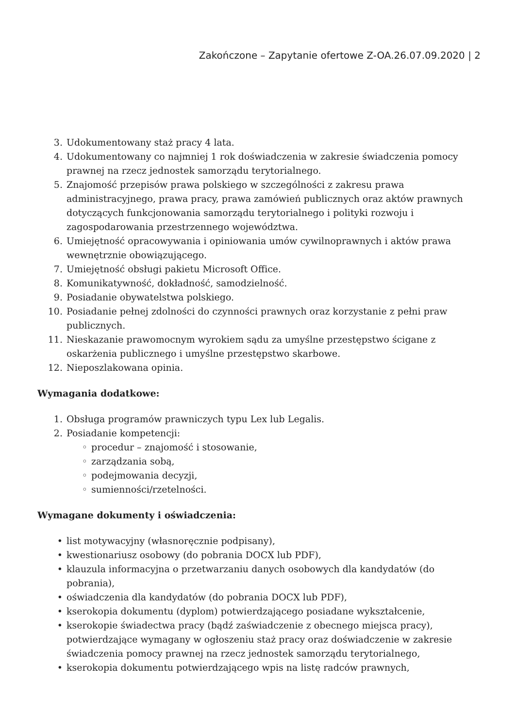Zakończone – Zapytanie ofertowe Z-OA.26.07.09.2020 | 2
3. Udokumentowany staż pracy 4 lata.
4. Udokumentowany co najmniej 1 rok doświadczenia w zakresie świadczenia pomocy prawnej na rzecz jednostek samorządu terytorialnego.
5. Znajomość przepisów prawa polskiego w szczególności z zakresu prawa administracyjnego, prawa pracy, prawa zamówień publicznych oraz aktów prawnych dotyczących funkcjonowania samorządu terytorialnego i polityki rozwoju i zagospodarowania przestrzennego województwa.
6. Umiejętność opracowywania i opiniowania umów cywilnoprawnych i aktów prawa wewnętrznie obowiązującego.
7. Umiejętność obsługi pakietu Microsoft Office.
8. Komunikatywność, dokładność, samodzielność.
9. Posiadanie obywatelstwa polskiego.
10. Posiadanie pełnej zdolności do czynności prawnych oraz korzystanie z pełni praw publicznych.
11. Nieskazanie prawomocnym wyrokiem sądu za umyślne przestępstwo ścigane z oskarżenia publicznego i umyślne przestępstwo skarbowe.
12. Nieposzlakowana opinia.
Wymagania dodatkowe:
1. Obsługa programów prawniczych typu Lex lub Legalis.
2. Posiadanie kompetencji:
◦ procedur – znajomość i stosowanie,
◦ zarządzania sobą,
◦ podejmowania decyzji,
◦ sumienności/rzetelności.
Wymagane dokumenty i oświadczenia:
• list motywacyjny (własnoręcznie podpisany),
• kwestionariusz osobowy (do pobrania DOCX lub PDF),
• klauzula informacyjna o przetwarzaniu danych osobowych dla kandydatów (do pobrania),
• oświadczenia dla kandydatów (do pobrania DOCX lub PDF),
• kserokopia dokumentu (dyplom) potwierdzającego posiadane wykształcenie,
• kserokopie świadectwa pracy (bądź zaświadczenie z obecnego miejsca pracy), potwierdzające wymagany w ogłoszeniu staż pracy oraz doświadczenie w zakresie świadczenia pomocy prawnej na rzecz jednostek samorządu terytorialnego,
• kserokopia dokumentu potwierdzającego wpis na listę radców prawnych,